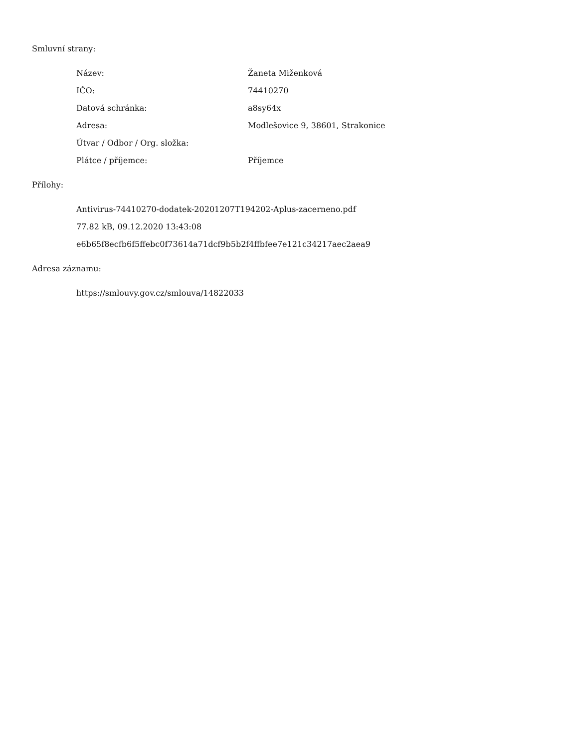Smluvní strany:
| Název: | Žaneta Miženková |
| IČO: | 74410270 |
| Datová schránka: | a8sy64x |
| Adresa: | Modlešovice 9, 38601, Strakonice |
| Útvar / Odbor / Org. složka: | |
| Plátce / příjemce: | Příjemce |
Přílohy:
Antivirus-74410270-dodatek-20201207T194202-Aplus-zacerneno.pdf
77.82 kB, 09.12.2020 13:43:08
e6b65f8ecfb6f5ffebc0f73614a71dcf9b5b2f4ffbfee7e121c34217aec2aea9
Adresa záznamu:
https://smlouvy.gov.cz/smlouva/14822033